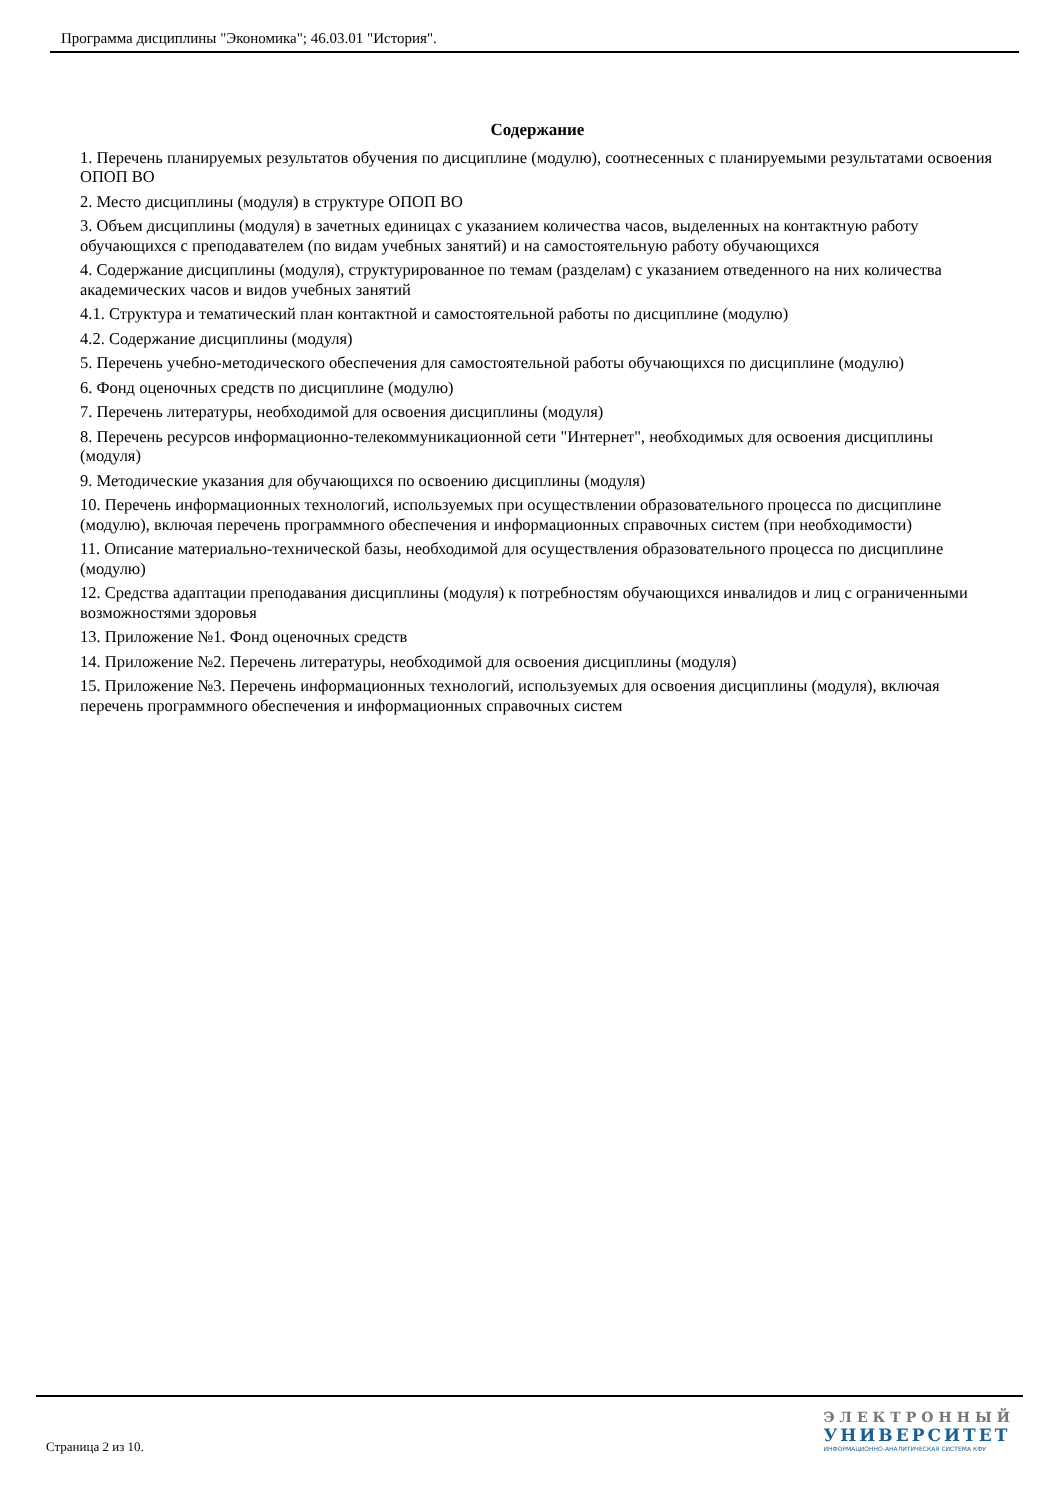Программа дисциплины "Экономика"; 46.03.01 "История".
Содержание
1. Перечень планируемых результатов обучения по дисциплине (модулю), соотнесенных с планируемыми результатами освоения ОПОП ВО
2. Место дисциплины (модуля) в структуре ОПОП ВО
3. Объем дисциплины (модуля) в зачетных единицах с указанием количества часов, выделенных на контактную работу обучающихся с преподавателем (по видам учебных занятий) и на самостоятельную работу обучающихся
4. Содержание дисциплины (модуля), структурированное по темам (разделам) с указанием отведенного на них количества академических часов и видов учебных занятий
4.1. Структура и тематический план контактной и самостоятельной работы по дисциплине (модулю)
4.2. Содержание дисциплины (модуля)
5. Перечень учебно-методического обеспечения для самостоятельной работы обучающихся по дисциплине (модулю)
6. Фонд оценочных средств по дисциплине (модулю)
7. Перечень литературы, необходимой для освоения дисциплины (модуля)
8. Перечень ресурсов информационно-телекоммуникационной сети "Интернет", необходимых для освоения дисциплины (модуля)
9. Методические указания для обучающихся по освоению дисциплины (модуля)
10. Перечень информационных технологий, используемых при осуществлении образовательного процесса по дисциплине (модулю), включая перечень программного обеспечения и информационных справочных систем (при необходимости)
11. Описание материально-технической базы, необходимой для осуществления образовательного процесса по дисциплине (модулю)
12. Средства адаптации преподавания дисциплины (модуля) к потребностям обучающихся инвалидов и лиц с ограниченными возможностями здоровья
13. Приложение №1. Фонд оценочных средств
14. Приложение №2. Перечень литературы, необходимой для освоения дисциплины (модуля)
15. Приложение №3. Перечень информационных технологий, используемых для освоения дисциплины (модуля), включая перечень программного обеспечения и информационных справочных систем
Страница 2 из 10.
ЭЛЕКТРОННЫЙ
УНИВЕРСИТЕТ
ИНФОРМАЦИОННО-АНАЛИТИЧЕСКАЯ СИСТЕМА КФУ